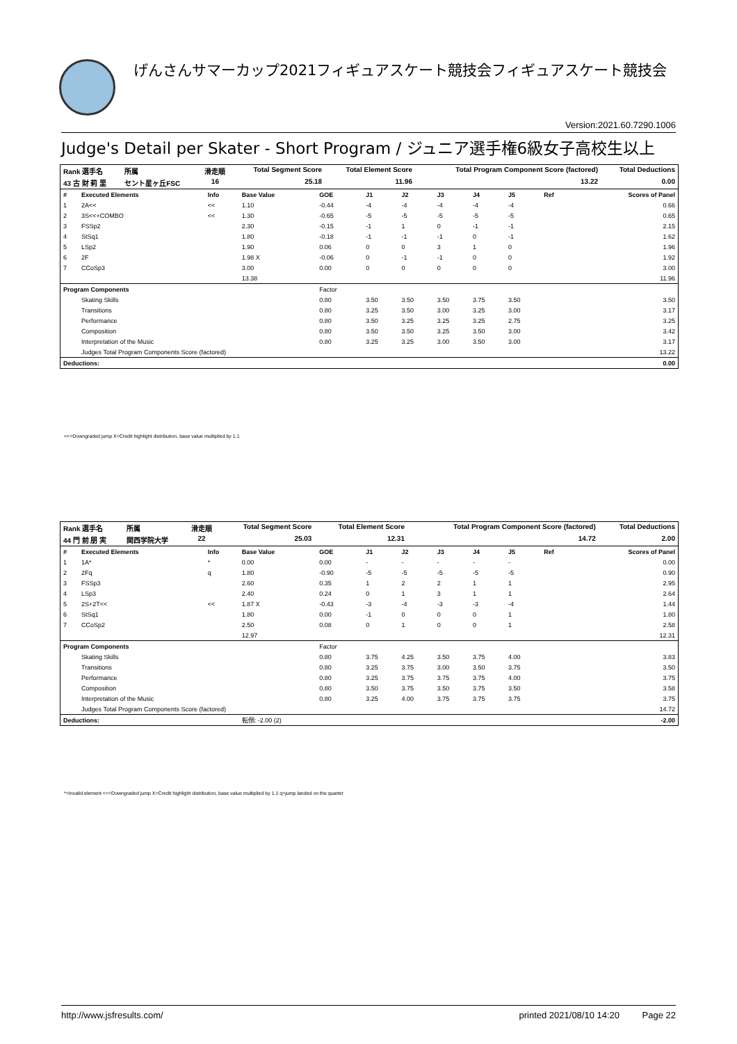げんさんサマーカップ2021フィギュアスケート競技会フィギュアスケート競技会
Version:2021.60.7290.1006
Judge's Detail per Skater - Short Program / ジュニア選手権6級女子高校生以上
| Rank 選手名 | 所属 | 滑走順 | Total Segment Score | Total Element Score | Total Program Component Score (factored) | Total Deductions |
| 43 古 財 莉 里 | セント星ヶ丘FSC | 16 | 25.18 | 11.96 | 13.22 | 0.00 |
| # | Executed Elements | Info | Base Value | GOE | J1 | J2 | J3 | J4 | J5 | Ref | Scores of Panel |
| --- | --- | --- | --- | --- | --- | --- | --- | --- | --- | --- | --- |
| 1 | 2A<< | << | 1.10 | -0.44 | -4 | -4 | -4 | -4 | -4 | | 0.66 |
| 2 | 3S<<+COMBO | << | 1.30 | -0.65 | -5 | -5 | -5 | -5 | -5 | | 0.65 |
| 3 | FSSp2 | | 2.30 | -0.15 | -1 | 1 | 0 | -1 | -1 | | 2.15 |
| 4 | StSq1 | | 1.80 | -0.18 | -1 | -1 | -1 | 0 | -1 | | 1.62 |
| 5 | LSp2 | | 1.90 | 0.06 | 0 | 0 | 3 | 1 | 0 | | 1.96 |
| 6 | 2F | | 1.98 X | -0.06 | 0 | -1 | -1 | 0 | 0 | | 1.92 |
| 7 | CCoSp3 | | 3.00 | 0.00 | 0 | 0 | 0 | 0 | 0 | | 3.00 |
| | | | 13.38 | | | | | | | | 11.96 |
| Program Components | | | | Factor | | | | | | | |
| | Skating Skills | | | 0.80 | 3.50 | 3.50 | 3.50 | 3.75 | 3.50 | | 3.50 |
| | Transitions | | | 0.80 | 3.25 | 3.50 | 3.00 | 3.25 | 3.00 | | 3.17 |
| | Performance | | | 0.80 | 3.50 | 3.25 | 3.25 | 3.25 | 2.75 | | 3.25 |
| | Composition | | | 0.80 | 3.50 | 3.50 | 3.25 | 3.50 | 3.00 | | 3.42 |
| | Interpretation of the Music | | | 0.80 | 3.25 | 3.25 | 3.00 | 3.50 | 3.00 | | 3.17 |
| | Judges Total Program Components Score (factored) | | | | | | | | | | 13.22 |
| Deductions: | | | | | | | | | | | 0.00 |
<<=Downgraded jump X=Credit highlight distribution, base value multiplied by 1.1
| Rank 選手名 | 所属 | 滑走順 | Total Segment Score | Total Element Score | Total Program Component Score (factored) | Total Deductions |
| 44 門 前 朋 実 | 関西学院大学 | 22 | 25.03 | 12.31 | 14.72 | 2.00 |
| # | Executed Elements | Info | Base Value | GOE | J1 | J2 | J3 | J4 | J5 | Ref | Scores of Panel |
| --- | --- | --- | --- | --- | --- | --- | --- | --- | --- | --- | --- |
| 1 | 1A* | * | 0.00 | 0.00 | - | - | - | - | - | | 0.00 |
| 2 | 2Fq | q | 1.80 | -0.90 | -5 | -5 | -5 | -5 | -5 | | 0.90 |
| 3 | FSSp3 | | 2.60 | 0.35 | 1 | 2 | 2 | 1 | 1 | | 2.95 |
| 4 | LSp3 | | 2.40 | 0.24 | 0 | 1 | 3 | 1 | 1 | | 2.64 |
| 5 | 2S+2T<< | << | 1.87 X | -0.43 | -3 | -4 | -3 | -3 | -4 | | 1.44 |
| 6 | StSq1 | | 1.80 | 0.00 | -1 | 0 | 0 | 0 | 1 | | 1.80 |
| 7 | CCoSp2 | | 2.50 | 0.08 | 0 | 1 | 0 | 0 | 1 | | 2.58 |
| | | | 12.97 | | | | | | | | 12.31 |
| Program Components | | | | Factor | | | | | | | |
| | Skating Skills | | | 0.80 | 3.75 | 4.25 | 3.50 | 3.75 | 4.00 | | 3.83 |
| | Transitions | | | 0.80 | 3.25 | 3.75 | 3.00 | 3.50 | 3.75 | | 3.50 |
| | Performance | | | 0.80 | 3.25 | 3.75 | 3.75 | 3.75 | 4.00 | | 3.75 |
| | Composition | | | 0.80 | 3.50 | 3.75 | 3.50 | 3.75 | 3.50 | | 3.58 |
| | Interpretation of the Music | | | 0.80 | 3.25 | 4.00 | 3.75 | 3.75 | 3.75 | | 3.75 |
| | Judges Total Program Components Score (factored) | | | | | | | | | | 14.72 |
| Deductions: | | | 転倒: -2.00 (2) | | | | | | | | -2.00 |
*=Invalid element <<=Downgraded jump X=Credit highlight distribution, base value multiplied by 1.1 q=jump landed on the quarter
http://www.jsfresults.com/ printed 2021/08/10 14:20 Page 22